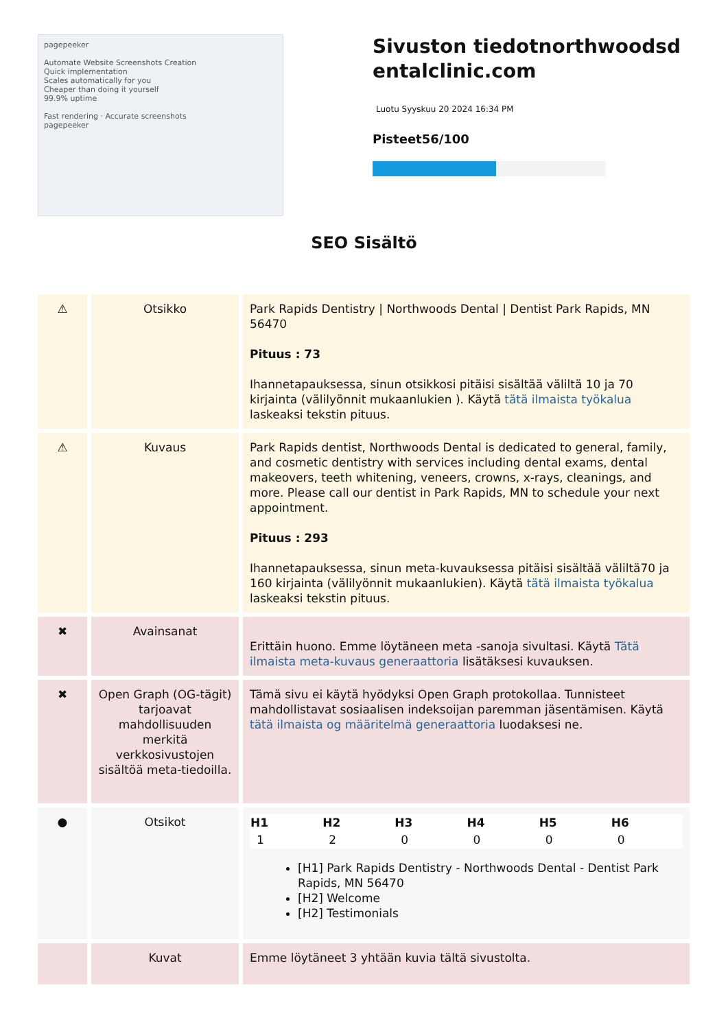pagepeeker
Automate Website Screenshots Creation
Quick implementation
Scales automatically for you
Cheaper than doing it yourself
99.9% uptime
Fast rendering · Accurate screenshots
pagepeeker
Sivuston tiedotnorthwoodsdentalclinic.com
Luotu Syyskuu 20 2024 16:34 PM
Pisteet56/100
SEO Sisältö
| ⚠ | Otsikko | Park Rapids Dentistry / Northwoods Dental / Dentist Park Rapids, MN 56470 Pituus : 73 Ihannetapauksessa, sinun otsikkosi pitäisi sisältää väliltä 10 ja 70 kirjainta (välilyönnit mukaanlukien ). Käytä tätä ilmaista työkalua laskeaksi tekstin pituus. |
| ⚠ | Kuvaus | Park Rapids dentist, Northwoods Dental is dedicated to general, family, and cosmetic dentistry with services including dental exams, dental makeovers, teeth whitening, veneers, crowns, x-rays, cleanings, and more. Please call our dentist in Park Rapids, MN to schedule your next appointment. Pituus : 293 Ihannetapauksessa, sinun meta-kuvauksessa pitäisi sisältää väliltä70 ja 160 kirjainta (välilyönnit mukaanlukien). Käytä tätä ilmaista työkalua laskeaksi tekstin pituus. |
| ✖ | Avainsanat | Erittäin huono. Emme löytäneen meta -sanoja sivultasi. Käytä Tätä ilmaista meta-kuvaus generaattoria lisätäksesi kuvauksen. |
| ✖ | Open Graph (OG-tägit) tarjoavat mahdollisuuden merkitä verkkosivustojen sisältöä meta-tiedoilla. | Tämä sivu ei käytä hyödyksi Open Graph protokollaa. Tunnisteet mahdollistavat sosiaalisen indeksoijan paremman jäsentämisen. Käytä tätä ilmaista og määritelmä generaattoria luodaksesi ne. |
| ● | Otsikot | / H1 / H2 / H3 / H4 / H5 / H6 / / --- / --- / --- / --- / --- / --- / / 1 / 2 / 0 / 0 / 0 / 0 / [H1] Park Rapids Dentistry - Northwoods Dental - Dentist Park Rapids, MN 56470 [H2] Welcome [H2] Testimonials |
| | Kuvat | Emme löytäneet 3 yhtään kuvia tältä sivustolta. |